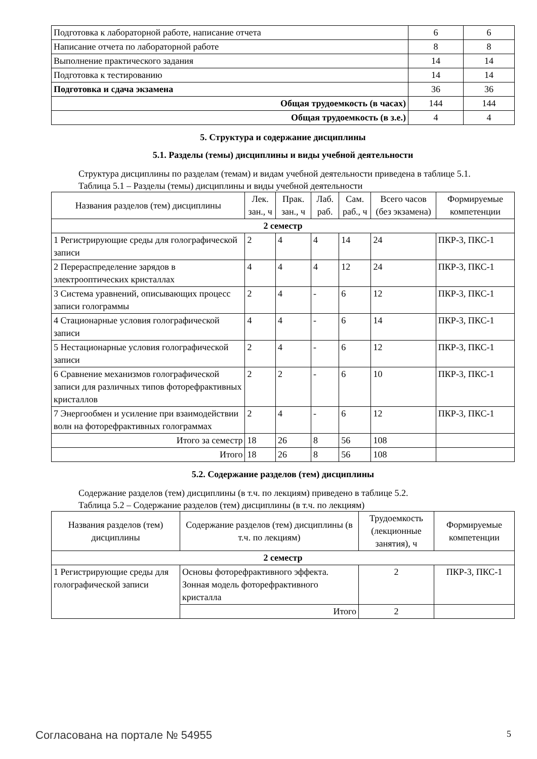| Подготовка к лабораторной работе, написание отчета | 6 | 6 |
| Написание отчета по лабораторной работе | 8 | 8 |
| Выполнение практического задания | 14 | 14 |
| Подготовка к тестированию | 14 | 14 |
| Подготовка и сдача экзамена | 36 | 36 |
| Общая трудоемкость (в часах) | 144 | 144 |
| Общая трудоемкость (в з.е.) | 4 | 4 |
5. Структура и содержание дисциплины
5.1. Разделы (темы) дисциплины и виды учебной деятельности
Структура дисциплины по разделам (темам) и видам учебной деятельности приведена в таблице 5.1.
Таблица 5.1 – Разделы (темы) дисциплины и виды учебной деятельности
| Названия разделов (тем) дисциплины | Лек. зан., ч | Прак. зан., ч | Лаб. раб. | Сам. раб., ч | Всего часов (без экзамена) | Формируемые компетенции |
| --- | --- | --- | --- | --- | --- | --- |
| 2 семестр | | | | | | |
| 1 Регистрирующие среды для голографической записи | 2 | 4 | 4 | 14 | 24 | ПКР-3, ПКС-1 |
| 2 Перераспределение зарядов в электрооптических кристаллах | 4 | 4 | 4 | 12 | 24 | ПКР-3, ПКС-1 |
| 3 Система уравнений, описывающих процесс записи голограммы | 2 | 4 | - | 6 | 12 | ПКР-3, ПКС-1 |
| 4 Стационарные условия голографической записи | 4 | 4 | - | 6 | 14 | ПКР-3, ПКС-1 |
| 5 Нестационарные условия голографической записи | 2 | 4 | - | 6 | 12 | ПКР-3, ПКС-1 |
| 6 Сравнение механизмов голографической записи для различных типов фоторефрактивных кристаллов | 2 | 2 | - | 6 | 10 | ПКР-3, ПКС-1 |
| 7 Энергообмен и усиление при взаимодействии волн на фоторефрактивных голограммах | 2 | 4 | - | 6 | 12 | ПКР-3, ПКС-1 |
| Итого за семестр | 18 | 26 | 8 | 56 | 108 | |
| Итого | 18 | 26 | 8 | 56 | 108 | |
5.2. Содержание разделов (тем) дисциплины
Содержание разделов (тем) дисциплины (в т.ч. по лекциям) приведено в таблице 5.2.
Таблица 5.2 – Содержание разделов (тем) дисциплины (в т.ч. по лекциям)
| Названия разделов (тем) дисциплины | Содержание разделов (тем) дисциплины (в т.ч. по лекциям) | Трудоемкость (лекционные занятия), ч | Формируемые компетенции |
| --- | --- | --- | --- |
| 2 семестр | | | |
| 1 Регистрирующие среды для голографической записи | Основы фоторефрактивного эффекта. Зонная модель фоторефрактивного кристалла | 2 | ПКР-3, ПКС-1 |
| | Итого | 2 | |
Согласована на портале № 54955 5